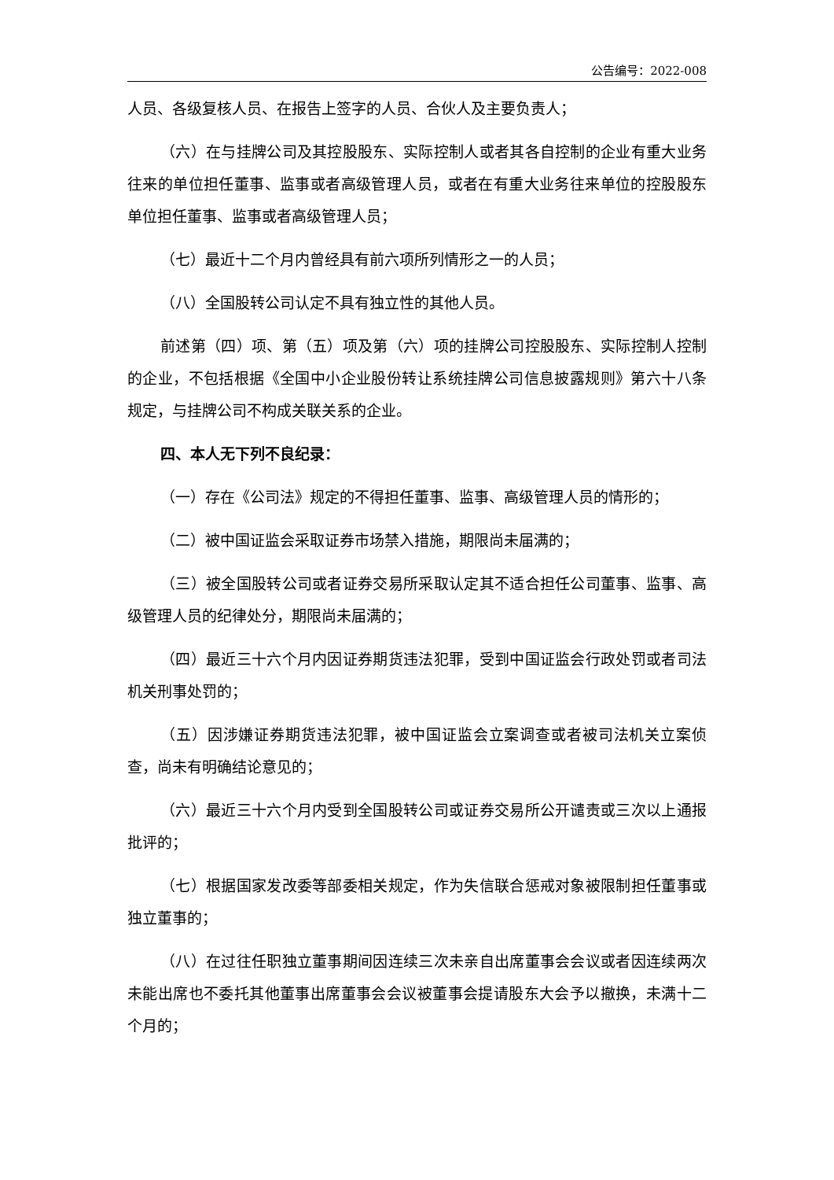公告编号：2022-008
人员、各级复核人员、在报告上签字的人员、合伙人及主要负责人；
（六）在与挂牌公司及其控股股东、实际控制人或者其各自控制的企业有重大业务往来的单位担任董事、监事或者高级管理人员，或者在有重大业务往来单位的控股股东单位担任董事、监事或者高级管理人员；
（七）最近十二个月内曾经具有前六项所列情形之一的人员；
（八）全国股转公司认定不具有独立性的其他人员。
前述第（四）项、第（五）项及第（六）项的挂牌公司控股股东、实际控制人控制的企业，不包括根据《全国中小企业股份转让系统挂牌公司信息披露规则》第六十八条规定，与挂牌公司不构成关联关系的企业。
四、本人无下列不良纪录：
（一）存在《公司法》规定的不得担任董事、监事、高级管理人员的情形的；
（二）被中国证监会采取证券市场禁入措施，期限尚未届满的；
（三）被全国股转公司或者证券交易所采取认定其不适合担任公司董事、监事、高级管理人员的纪律处分，期限尚未届满的；
（四）最近三十六个月内因证券期货违法犯罪，受到中国证监会行政处罚或者司法机关刑事处罚的；
（五）因涉嫌证券期货违法犯罪，被中国证监会立案调查或者被司法机关立案侦查，尚未有明确结论意见的；
（六）最近三十六个月内受到全国股转公司或证券交易所公开谴责或三次以上通报批评的；
（七）根据国家发改委等部委相关规定，作为失信联合惩戒对象被限制担任董事或独立董事的；
（八）在过往任职独立董事期间因连续三次未亲自出席董事会会议或者因连续两次未能出席也不委托其他董事出席董事会会议被董事会提请股东大会予以撤换，未满十二个月的；